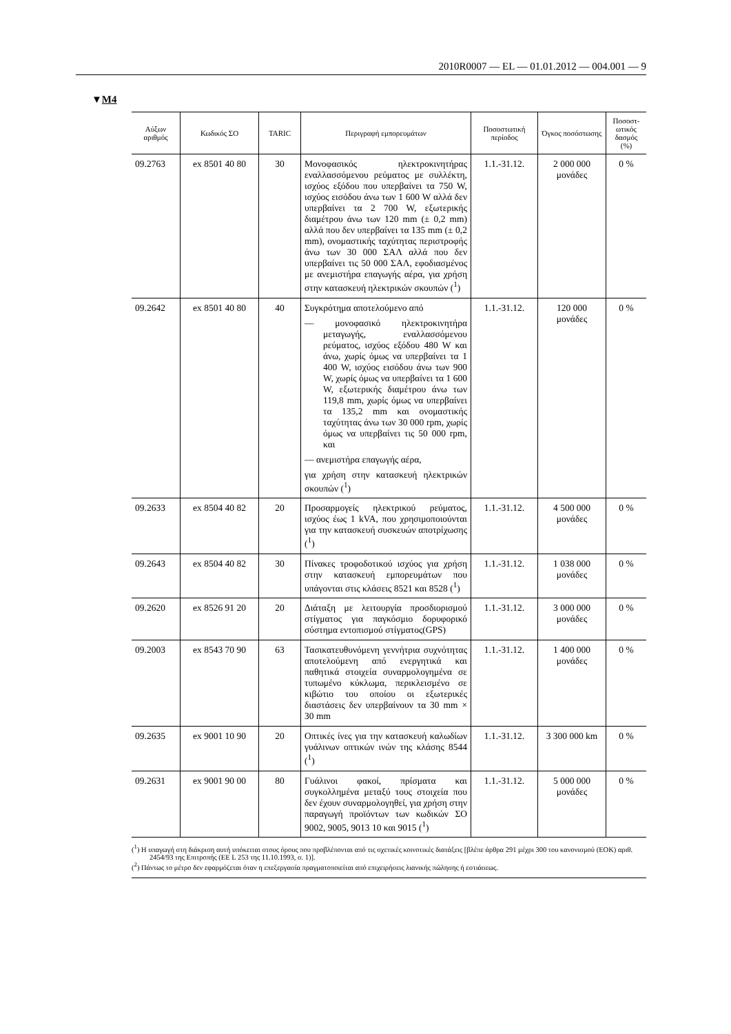2010R0007 — EL — 01.01.2012 — 004.001 — 9
▼M4
| Αύξων αριθμός | Κωδικός ΣΟ | TARIC | Περιγραφή εμπορευμάτων | Ποσοστωτική περίοδος | Όγκος ποσόστωσης | Ποσοστ-ωτικός δασμός (%) |
| --- | --- | --- | --- | --- | --- | --- |
| 09.2763 | ex 8501 40 80 | 30 | Μονοφασικός ηλεκτροκινητήρας εναλλασσόμενου ρεύματος με συλλέκτη, ισχύος εξόδου που υπερβαίνει τα 750 W, ισχύος εισόδου άνω των 1 600 W αλλά δεν υπερβαίνει τα 2 700 W, εξωτερικής διαμέτρου άνω των 120 mm (± 0,2 mm) αλλά που δεν υπερβαίνει τα 135 mm (± 0,2 mm), ονομαστικής ταχύτητας περιστροφής άνω των 30 000 ΣΑΛ αλλά που δεν υπερβαίνει τις 50 000 ΣΑΛ, εφοδιασμένος με ανεμιστήρα επαγωγής αέρα, για χρήση στην κατασκευή ηλεκτρικών σκουπών (<sup>1</sup>) | 1.1.-31.12. | 2 000 000 μονάδες | 0 % |
| 09.2642 | ex 8501 40 80 | 40 | Συγκρότημα αποτελούμενο από — μονοφασικό ηλεκτροκινητήρα μεταγωγής, εναλλασσόμενου ρεύματος, ισχύος εξόδου 480 W και άνω, χωρίς όμως να υπερβαίνει τα 1 400 W, ισχύος εισόδου άνω των 900 W, χωρίς όμως να υπερβαίνει τα 1 600 W, εξωτερικής διαμέτρου άνω των 119,8 mm, χωρίς όμως να υπερβαίνει τα 135,2 mm και ονομαστικής ταχύτητας άνω των 30 000 rpm, χωρίς όμως να υπερβαίνει τις 50 000 rpm, και — ανεμιστήρα επαγωγής αέρα, για χρήση στην κατασκευή ηλεκτρικών σκουπών (<sup>1</sup>) | 1.1.-31.12. | 120 000 μονάδες | 0 % |
| 09.2633 | ex 8504 40 82 | 20 | Προσαρμογείς ηλεκτρικού ρεύματος, ισχύος έως 1 kVA, που χρησιμο­ποιούνται για την κατασκευή συσκευών αποτρίχωσης (<sup>1</sup>) | 1.1.-31.12. | 4 500 000 μονάδες | 0 % |
| 09.2643 | ex 8504 40 82 | 30 | Πίνακες τροφοδοτικού ισχύος για χρήση στην κατασκευή εμπο­ρευμάτων που υπάγονται στις κλάσεις 8521 και 8528 (<sup>1</sup>) | 1.1.-31.12. | 1 038 000 μονάδες | 0 % |
| 09.2620 | ex 8526 91 20 | 20 | Διάταξη με λειτουργία προσδιο­ρισμού στίγματος για παγκόσμιο δορυφορικό σύστημα εντοπισμού στίγματος(GPS) | 1.1.-31.12. | 3 000 000 μονάδες | 0 % |
| 09.2003 | ex 8543 70 90 | 63 | Τασικατευθυνόμενη γεννήτρια συχνότητας αποτελούμενη από ενεργητικά και παθητικά στοιχεία συναρμολογημένα σε τυπωμένο κύκλωμα, περικλεισμένο σε κιβώτιο του οποίου οι εξωτερικές διαστάσεις δεν υπερβαίνουν τα 30 mm × 30 mm | 1.1.-31.12. | 1 400 000 μονάδες | 0 % |
| 09.2635 | ex 9001 10 90 | 20 | Οπτικές ίνες για την κατασκευή καλωδίων γυάλινων οπτικών ινών της κλάσης 8544 (<sup>1</sup>) | 1.1.-31.12. | 3 300 000 km | 0 % |
| 09.2631 | ex 9001 90 00 | 80 | Γυάλινοι φακοί, πρίσματα και συγκολλημένα μεταξύ τους στοιχεία που δεν έχουν συναρμολογηθεί, για χρήση στην παραγωγή προϊόντων των κωδικών ΣΟ 9002, 9005, 9013 10 και 9015 (<sup>1</sup>) | 1.1.-31.12. | 5 000 000 μονάδες | 0 % |
(<sup>1</sup>) Η υπαγωγή στη διάκριση αυτή υπόκειται στους όρους που προβλέπονται από τις σχετικές κοινοτικές διατάξεις [βλέπε άρθρα 291 μέχρι 300 του κανονισμού (ΕΟΚ) αριθ. 2454/93 της Επιτροπής (ΕΕ L 253 της 11.10.1993, σ. 1)].
(<sup>2</sup>) Πάντως το μέτρο δεν εφαρμόζεται όταν η επεξεργασία πραγματοποιείται από επιχειρήσεις λιανικής πώλησης ή εστιάσεως.